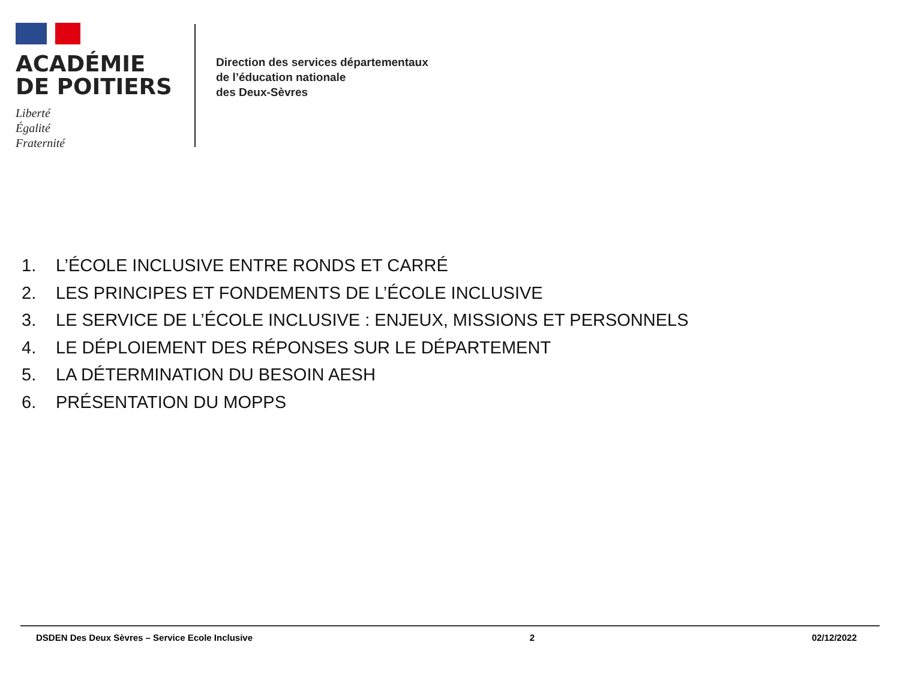ACADÉMIE
DE POITIERS
Liberté
Égalité
Fraternité
Direction des services départementaux
de l’éducation nationale
des Deux-Sèvres
1. L’ÉCOLE INCLUSIVE ENTRE RONDS ET CARRÉ
2. LES PRINCIPES ET FONDEMENTS DE L’ÉCOLE INCLUSIVE
3. LE SERVICE DE L’ÉCOLE INCLUSIVE : ENJEUX, MISSIONS ET PERSONNELS
4. LE DÉPLOIEMENT DES RÉPONSES SUR LE DÉPARTEMENT
5. LA DÉTERMINATION DU BESOIN AESH
6. PRÉSENTATION DU MOPPS
DSDEN Des Deux Sèvres – Service Ecole Inclusive
2 02/12/2022